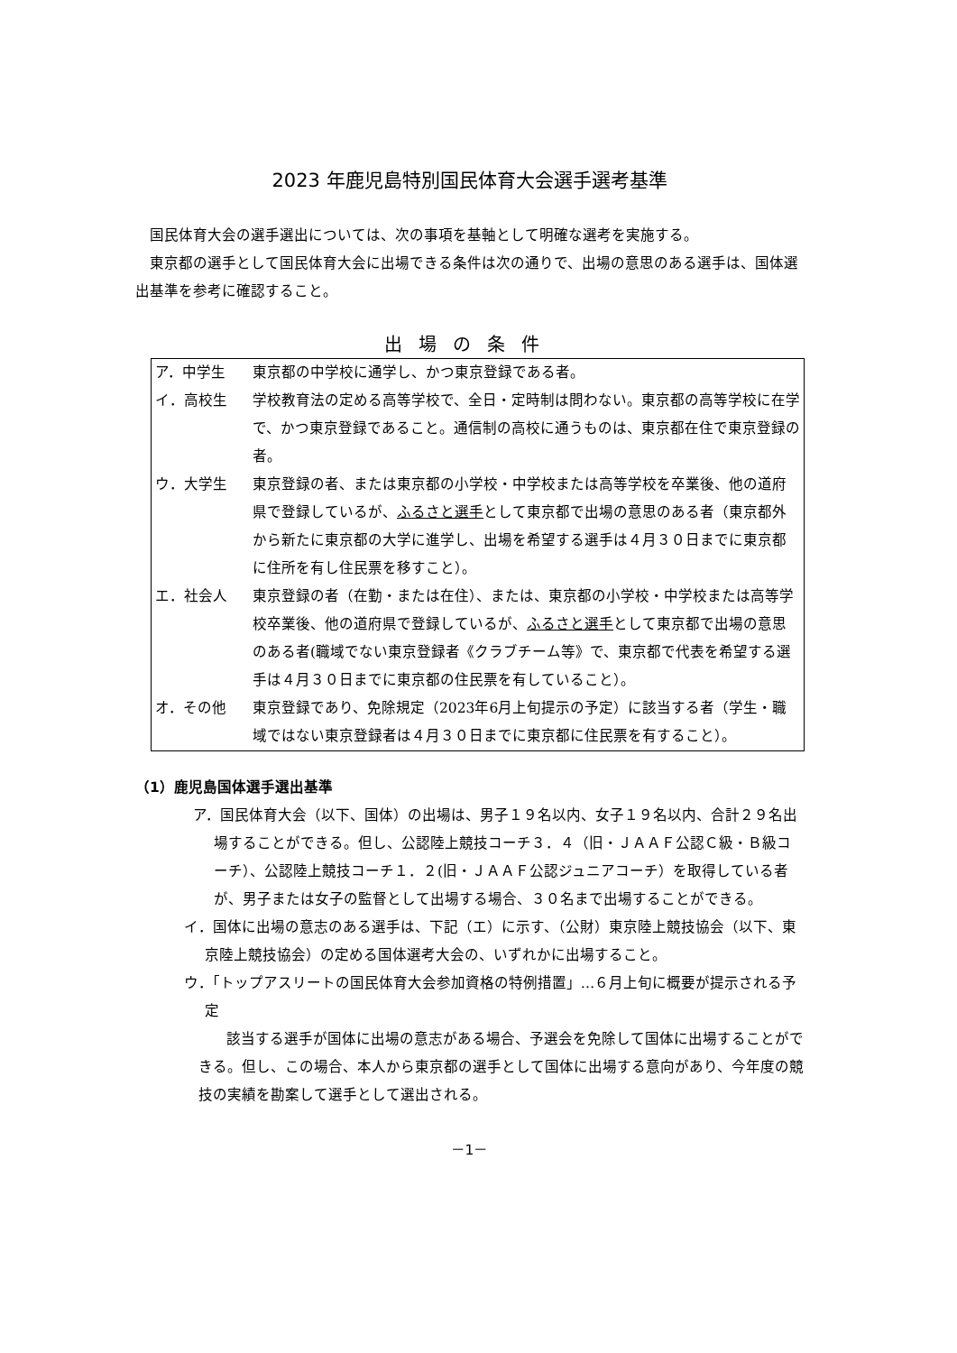2023 年鹿児島特別国民体育大会選手選考基準
国民体育大会の選手選出については、次の事項を基軸として明確な選考を実施する。
東京都の選手として国民体育大会に出場できる条件は次の通りで、出場の意思のある選手は、国体選出基準を参考に確認すること。
出場の条件
| ア．中学生 | 東京都の中学校に通学し、かつ東京登録である者。 |
| イ．高校生 | 学校教育法の定める高等学校で、全日・定時制は問わない。東京都の高等学校に在学で、かつ東京登録であること。通信制の高校に通うものは、東京都在住で東京登録の者。 |
| ウ．大学生 | 東京登録の者、または東京都の小学校・中学校または高等学校を卒業後、他の道府県で登録しているが、 ふるさと選手 として東京都で出場の意思のある者（東京都外から新たに東京都の大学に進学し、出場を希望する選手は４月３０日までに東京都に住所を有し住民票を移すこと）。 |
| エ．社会人 | 東京登録の者（在勤・または在住）、または、東京都の小学校・中学校または高等学校卒業後、他の道府県で登録しているが、 ふるさと選手 として東京都で出場の意思のある者(職域でない東京登録者《クラブチーム等》で、東京都で代表を希望する選手は４月３０日までに東京都の住民票を有していること）。 |
| オ．その他 | 東京登録であり、免除規定（2023年6月上旬提示の予定）に該当する者（学生・職域ではない東京登録者は４月３０日までに東京都に住民票を有すること）。 |
（1）鹿児島国体選手選出基準
ア．国民体育大会（以下、国体）の出場は、男子１９名以内、女子１９名以内、合計２９名出場することができる。但し、公認陸上競技コーチ３．４（旧・ＪＡＡＦ公認Ｃ級・Ｂ級コーチ）、公認陸上競技コーチ１．２(旧・ＪＡＡＦ公認ジュニアコーチ）を取得している者が、男子または女子の監督として出場する場合、３０名まで出場することができる。
イ．国体に出場の意志のある選手は、下記（エ）に示す、（公財）東京陸上競技協会（以下、東京陸上競技協会）の定める国体選考大会の、いずれかに出場すること。
ウ．「トップアスリートの国民体育大会参加資格の特例措置」…６月上旬に概要が提示される予定
該当する選手が国体に出場の意志がある場合、予選会を免除して国体に出場することができる。但し、この場合、本人から東京都の選手として国体に出場する意向があり、今年度の競技の実績を勘案して選手として選出される。
－1－